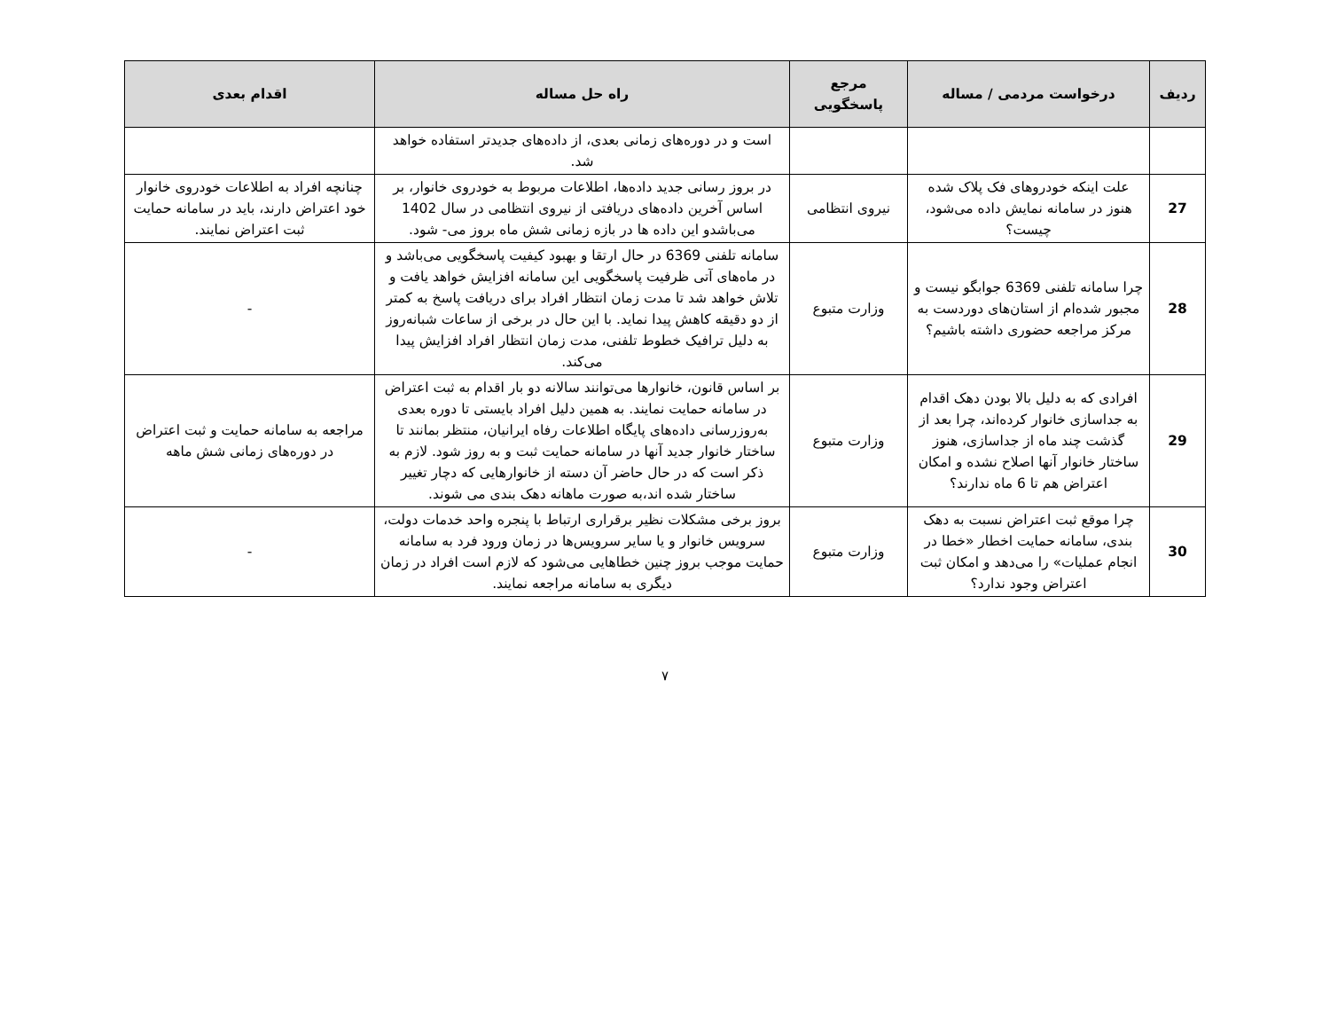| ردیف | درخواست مردمی / مساله | مرجع پاسخگویی | راه حل مساله | اقدام بعدی |
| --- | --- | --- | --- | --- |
| | | | است و در دوره‌های زمانی بعدی، از داده‌های جدیدتر استفاده خواهد شد. | |
| 27 | علت اینکه خودروهای فک پلاک شده هنوز در سامانه نمایش داده می‌شود، چیست؟ | نیروی انتظامی | در بروز رسانی جدید داده‌ها، اطلاعات مربوط به خودروی خانوار، بر اساس آخرین داده‌های دریافتی از نیروی انتظامی در سال 1402 می‌باشدو این داده ها در بازه زمانی شش ماه بروز می- شود. | چنانچه افراد به اطلاعات خودروی خانوار خود اعتراض دارند، باید در سامانه حمایت ثبت اعتراض نمایند. |
| 28 | چرا سامانه تلفنی 6369 جوابگو نیست و مجبور شده‌ام از استان‌های دوردست به مرکز مراجعه حضوری داشته باشیم؟ | وزارت متبوع | سامانه تلفنی 6369 در حال ارتقا و بهبود کیفیت پاسخگویی می‌باشد و در ماه‌های آتی ظرفیت پاسخگویی این سامانه افزایش خواهد یافت و تلاش خواهد شد تا مدت زمان انتظار افراد برای دریافت پاسخ به کمتر از دو دقیقه کاهش پیدا نماید. با این حال در برخی از ساعات شبانه‌روز به دلیل ترافیک خطوط تلفنی، مدت زمان انتظار افراد افزایش پیدا می‌کند. | - |
| 29 | افرادی که به دلیل بالا بودن دهک اقدام به جداسازی خانوار کرده‌اند، چرا بعد از گذشت چند ماه از جداسازی، هنوز ساختار خانوار آنها اصلاح نشده و امکان اعتراض هم تا 6 ماه ندارند؟ | وزارت متبوع | بر اساس قانون، خانوارها می‌توانند سالانه دو بار اقدام به ثبت اعتراض در سامانه حمایت نمایند. به همین دلیل افراد بایستی تا دوره بعدی به‌روزرسانی داده‌های پایگاه اطلاعات رفاه ایرانیان، منتظر بمانند تا ساختار خانوار جدید آنها در سامانه حمایت ثبت و به روز شود. لازم به ذکر است که در حال حاضر آن دسته از خانوارهایی که دچار تغییر ساختار شده اند،به صورت ماهانه دهک بندی می شوند. | مراجعه به سامانه حمایت و ثبت اعتراض در دوره‌های زمانی شش ماهه |
| 30 | چرا موقع ثبت اعتراض نسبت به دهک بندی، سامانه حمایت اخطار «خطا در انجام عملیات» را می‌دهد و امکان ثبت اعتراض وجود ندارد؟ | وزارت متبوع | بروز برخی مشکلات نظیر برقراری ارتباط با پنجره واحد خدمات دولت، سرویس خانوار و یا سایر سرویس‌ها در زمان ورود فرد به سامانه حمایت موجب بروز چنین خطاهایی می‌شود که لازم است افراد در زمان دیگری به سامانه مراجعه نمایند. | - |
۷